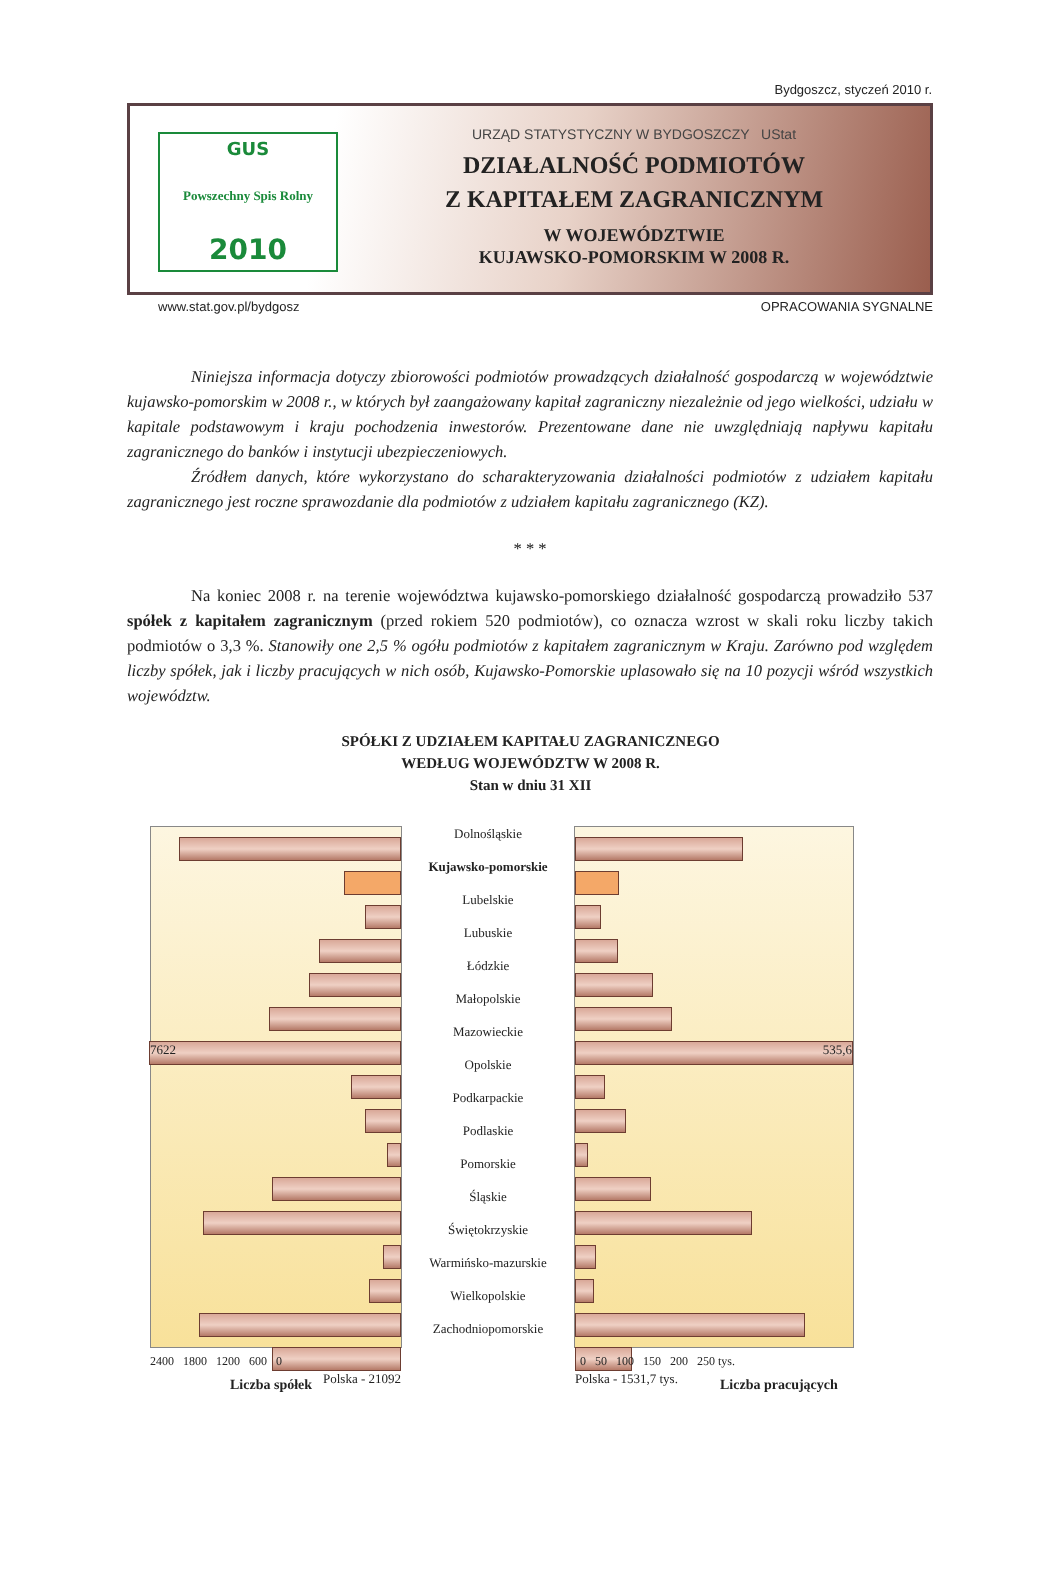Bydgoszcz, styczeń 2010 r.
GUS
Powszechny Spis Rolny
2010
URZĄD STATYSTYCZNY W BYDGOSZCZY UStat
DZIAŁALNOŚĆ PODMIOTÓW
Z KAPITAŁEM ZAGRANICZNYM
W WOJEWÓDZTWIE
KUJAWSKO-POMORSKIM W 2008 R.
www.stat.gov.pl/bydgosz OPRACOWANIA SYGNALNE
Niniejsza informacja dotyczy zbiorowości podmiotów prowadzących działalność gospodarczą w województwie kujawsko-pomorskim w 2008 r., w których był zaangażowany kapitał zagraniczny niezależnie od jego wielkości, udziału w kapitale podstawowym i kraju pochodzenia inwestorów. Prezentowane dane nie uwzględniają napływu kapitału zagranicznego do banków i instytucji ubezpieczeniowych.
Źródłem danych, które wykorzystano do scharakteryzowania działalności podmiotów z udziałem kapitału zagranicznego jest roczne sprawozdanie dla podmiotów z udziałem kapitału zagranicznego (KZ).
* * *
Na koniec 2008 r. na terenie województwa kujawsko-pomorskiego działalność gospodarczą prowadziło 537 spółek z kapitałem zagranicznym (przed rokiem 520 podmiotów), co oznacza wzrost w skali roku liczby takich podmiotów o 3,3 %. Stanowiły one 2,5 % ogółu podmiotów z kapitałem zagranicznym w Kraju. Zarówno pod względem liczby spółek, jak i liczby pracujących w nich osób, Kujawsko-Pomorskie uplasowało się na 10 pozycji wśród wszystkich województw.
SPÓŁKI Z UDZIAŁEM KAPITAŁU ZAGRANICZNEGO
WEDŁUG WOJEWÓDZTW W 2008 R.
Stan w dniu 31 XII
7622
Polska - 21092
Dolnośląskie
Kujawsko-pomorskie
Lubelskie
Lubuskie
Łódzkie
Małopolskie
Mazowieckie
Opolskie
Podkarpackie
Podlaskie
Pomorskie
Śląskie
Świętokrzyskie
Warmińsko-mazurskie
Wielkopolskie
Zachodniopomorskie
535,6
Polska - 1531,7 tys.
2400 1800 1200 600 0 0 50 100 150 200 250 tys.
Liczba spółek Liczba pracujących